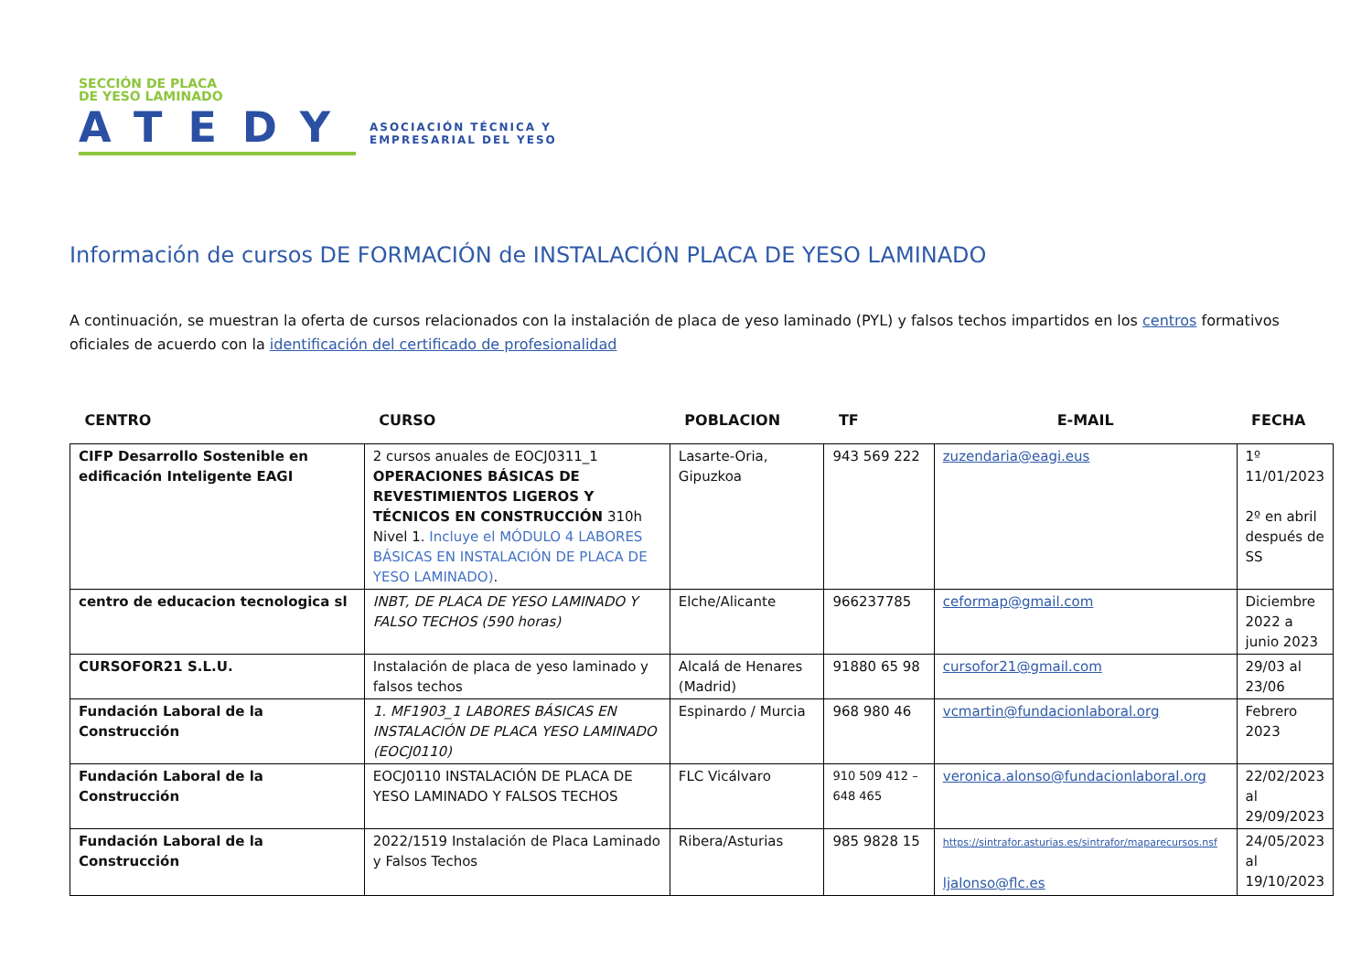SECCIÓN DE PLACA
DE YESO LAMINADO
ATEDY
ASOCIACIÓN TÉCNICA Y
EMPRESARIAL DEL YESO
Información de cursos DE FORMACIÓN de INSTALACIÓN PLACA DE YESO LAMINADO
A continuación, se muestran la oferta de cursos relacionados con la instalación de placa de yeso laminado (PYL) y falsos techos impartidos en los centros formativos oficiales de acuerdo con la identificación del certificado de profesionalidad
| CENTRO | CURSO | POBLACION | TF | E-MAIL | FECHA |
| --- | --- | --- | --- | --- | --- |
| CIFP Desarrollo Sostenible en edificación Inteligente EAGI | 2 cursos anuales de EOCJ0311_1 OPERACIONES BÁSICAS DE REVESTIMIENTOS LIGEROS Y TÉCNICOS EN CONSTRUCCIÓN 310h Nivel 1. Incluye el MÓDULO 4 LABORES BÁSICAS EN INSTALACIÓN DE PLACA DE YESO LAMINADO) . | Lasarte-Oria, Gipuzkoa | 943 569 222 | zuzendaria@eagi.eus | 1º 11/01/2023 2º en abril después de SS |
| centro de educacion tecnologica sl | INBT, DE PLACA DE YESO LAMINADO Y FALSO TECHOS (590 horas) | Elche/Alicante | 966237785 | ceformap@gmail.com | Diciembre 2022 a junio 2023 |
| CURSOFOR21 S.L.U. | Instalación de placa de yeso laminado y falsos techos | Alcalá de Henares (Madrid) | 91880 65 98 | cursofor21@gmail.com | 29/03 al 23/06 |
| Fundación Laboral de la Construcción | 1. MF1903_1 LABORES BÁSICAS EN INSTALACIÓN DE PLACA YESO LAMINADO (EOCJ0110) | Espinardo / Murcia | 968 980 46 | vcmartin@fundacionlaboral.org | Febrero 2023 |
| Fundación Laboral de la Construcción | EOCJ0110 INSTALACIÓN DE PLACA DE YESO LAMINADO Y FALSOS TECHOS | FLC Vicálvaro | 910 509 412 – 648 465 | veronica.alonso@fundacionlaboral.org | 22/02/2023 al 29/09/2023 |
| Fundación Laboral de la Construcción | 2022/1519 Instalación de Placa Laminado y Falsos Techos | Ribera/Asturias | 985 9828 15 | https://sintrafor.asturias.es/sintrafor/maparecursos.nsf ljalonso@flc.es | 24/05/2023 al 19/10/2023 |